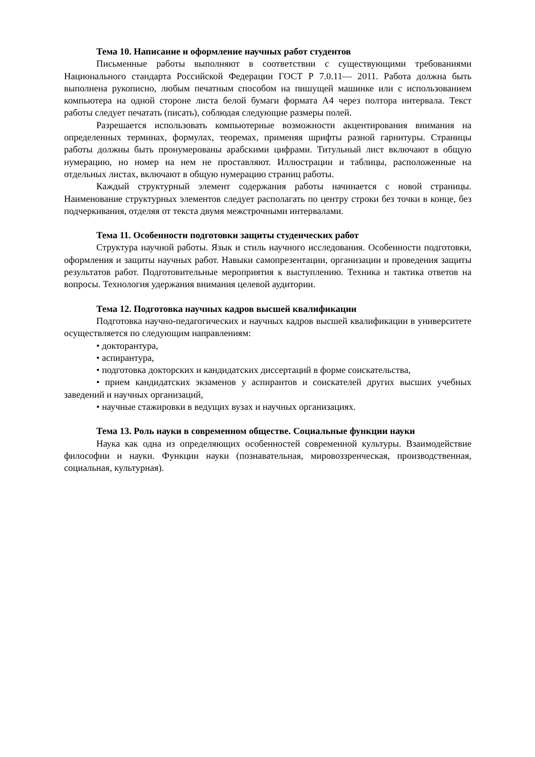Тема 10. Написание и оформление научных работ студентов
Письменные работы выполняют в соответствии с существующими требованиями Национального стандарта Российской Федерации ГОСТ Р 7.0.11— 2011. Работа должна быть выполнена рукописно, любым печатным способом на пишущей машинке или с использованием компьютера на одной стороне листа белой бумаги формата А4 через полтора интервала. Текст работы следует печатать (писать), соблюдая следующие размеры полей.
Разрешается использовать компьютерные возможности акцентирования внимания на определенных терминах, формулах, теоремах, применяя шрифты разной гарнитуры. Страницы работы должны быть пронумерованы арабскими цифрами. Титульный лист включают в общую нумерацию, но номер на нем не проставляют. Иллюстрации и таблицы, расположенные на отдельных листах, включают в общую нумерацию страниц работы.
Каждый структурный элемент содержания работы начинается с новой страницы. Наименование структурных элементов следует располагать по центру строки без точки в конце, без подчеркивания, отделяя от текста двумя межстрочными интервалами.
Тема 11. Особенности подготовки защиты студенческих работ
Структура научной работы. Язык и стиль научного исследования. Особенности подготовки, оформления и защиты научных работ. Навыки самопрезентации, организации и проведения защиты результатов работ. Подготовительные мероприятия к выступлению. Техника и тактика ответов на вопросы. Технология удержания внимания целевой аудитории.
Тема 12. Подготовка научных кадров высшей квалификации
Подготовка научно-педагогических и научных кадров высшей квалификации в университете осуществляется по следующим направлениям:
• докторантура,
• аспирантура,
• подготовка докторских и кандидатских диссертаций в форме соискательства,
• прием кандидатских экзаменов у аспирантов и соискателей других высших учебных заведений и научных организаций,
• научные стажировки в ведущих вузах и научных организациях.
Тема 13. Роль науки в современном обществе. Социальные функции науки
Наука как одна из определяющих особенностей современной культуры. Взаимодействие философии и науки. Функции науки (познавательная, мировоззренческая, производственная, социальная, культурная).